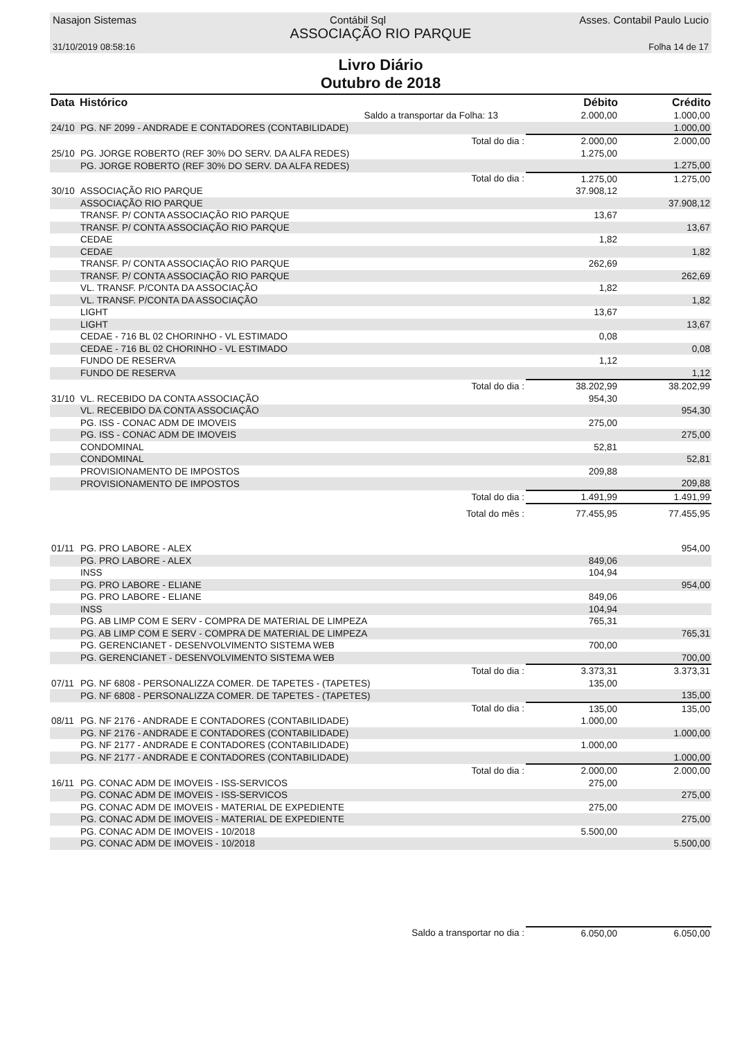Nasajon Sistemas Contábil Sql Asses. Contabil Paulo Lucio
ASSOCIAÇÃO RIO PARQUE
31/10/2019 08:58:16 Folha 14 de 17
Livro Diário
Outubro de 2018
| Data | Histórico | | Débito | Crédito |
| --- | --- | --- | --- | --- |
| | Saldo a transportar da Folha: 13 | | 2.000,00 | 1.000,00 |
| 24/10 | PG. NF 2099 - ANDRADE E CONTADORES (CONTABILIDADE) | | | 1.000,00 |
| | Total do dia : | | 2.000,00 | 2.000,00 |
| 25/10 | PG. JORGE ROBERTO (REF 30% DO SERV. DA ALFA REDES) | | 1.275,00 | |
| | PG. JORGE ROBERTO (REF 30% DO SERV. DA ALFA REDES) | | | 1.275,00 |
| | Total do dia : | | 1.275,00 | 1.275,00 |
| 30/10 | ASSOCIAÇÃO RIO PARQUE | | 37.908,12 | |
| | ASSOCIAÇÃO RIO PARQUE | | | 37.908,12 |
| | TRANSF. P/ CONTA ASSOCIAÇÃO RIO PARQUE | | 13,67 | |
| | TRANSF. P/ CONTA ASSOCIAÇÃO RIO PARQUE | | | 13,67 |
| | CEDAE | | 1,82 | |
| | CEDAE | | | 1,82 |
| | TRANSF. P/ CONTA ASSOCIAÇÃO RIO PARQUE | | 262,69 | |
| | TRANSF. P/ CONTA ASSOCIAÇÃO RIO PARQUE | | | 262,69 |
| | VL. TRANSF. P/CONTA DA ASSOCIAÇÃO | | 1,82 | |
| | VL. TRANSF. P/CONTA DA ASSOCIAÇÃO | | | 1,82 |
| | LIGHT | | 13,67 | |
| | LIGHT | | | 13,67 |
| | CEDAE - 716 BL 02 CHORINHO - VL ESTIMADO | | 0,08 | |
| | CEDAE - 716 BL 02 CHORINHO - VL ESTIMADO | | | 0,08 |
| | FUNDO DE RESERVA | | 1,12 | |
| | FUNDO DE RESERVA | | | 1,12 |
| | Total do dia : | | 38.202,99 | 38.202,99 |
| 31/10 | VL. RECEBIDO DA CONTA ASSOCIAÇÃO | | 954,30 | |
| | VL. RECEBIDO DA CONTA ASSOCIAÇÃO | | | 954,30 |
| | PG. ISS - CONAC ADM DE IMOVEIS | | 275,00 | |
| | PG. ISS - CONAC ADM DE IMOVEIS | | | 275,00 |
| | CONDOMINAL | | 52,81 | |
| | CONDOMINAL | | | 52,81 |
| | PROVISIONAMENTO DE IMPOSTOS | | 209,88 | |
| | PROVISIONAMENTO DE IMPOSTOS | | | 209,88 |
| | Total do dia : | | 1.491,99 | 1.491,99 |
| | Total do mês : | | 77.455,95 | 77.455,95 |
| 01/11 | PG. PRO LABORE - ALEX | | | 954,00 |
| | PG. PRO LABORE - ALEX | | 849,06 | |
| | INSS | | 104,94 | |
| | PG. PRO LABORE - ELIANE | | | 954,00 |
| | PG. PRO LABORE - ELIANE | | 849,06 | |
| | INSS | | 104,94 | |
| | PG. AB LIMP COM E SERV - COMPRA DE MATERIAL DE LIMPEZA | | 765,31 | |
| | PG. AB LIMP COM E SERV - COMPRA DE MATERIAL DE LIMPEZA | | | 765,31 |
| | PG. GERENCIANET - DESENVOLVIMENTO SISTEMA WEB | | 700,00 | |
| | PG. GERENCIANET - DESENVOLVIMENTO SISTEMA WEB | | | 700,00 |
| | Total do dia : | | 3.373,31 | 3.373,31 |
| 07/11 | PG. NF 6808 - PERSONALIZZA COMER. DE TAPETES - (TAPETES) | | 135,00 | |
| | PG. NF 6808 - PERSONALIZZA COMER. DE TAPETES - (TAPETES) | | | 135,00 |
| | Total do dia : | | 135,00 | 135,00 |
| 08/11 | PG. NF 2176 - ANDRADE E CONTADORES (CONTABILIDADE) | | 1.000,00 | |
| | PG. NF 2176 - ANDRADE E CONTADORES (CONTABILIDADE) | | | 1.000,00 |
| | PG. NF 2177 - ANDRADE E CONTADORES (CONTABILIDADE) | | 1.000,00 | |
| | PG. NF 2177 - ANDRADE E CONTADORES (CONTABILIDADE) | | | 1.000,00 |
| | Total do dia : | | 2.000,00 | 2.000,00 |
| 16/11 | PG. CONAC ADM DE IMOVEIS - ISS-SERVICOS | | 275,00 | |
| | PG. CONAC ADM DE IMOVEIS - ISS-SERVICOS | | | 275,00 |
| | PG. CONAC ADM DE IMOVEIS - MATERIAL DE EXPEDIENTE | | 275,00 | |
| | PG. CONAC ADM DE IMOVEIS - MATERIAL DE EXPEDIENTE | | | 275,00 |
| | PG. CONAC ADM DE IMOVEIS - 10/2018 | | 5.500,00 | |
| | PG. CONAC ADM DE IMOVEIS - 10/2018 | | | 5.500,00 |
| | Saldo a transportar no dia : | | 6.050,00 | 6.050,00 |